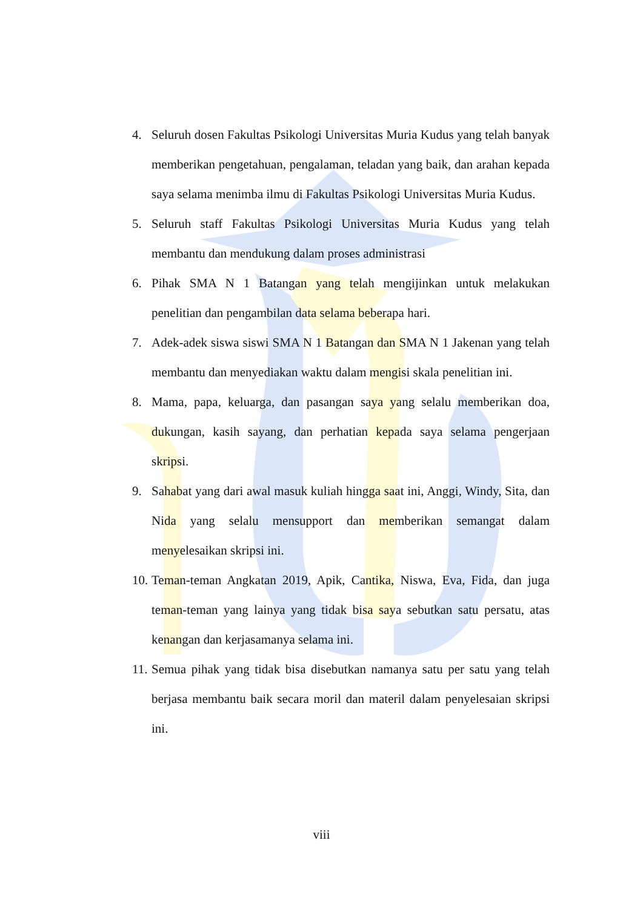4. Seluruh dosen Fakultas Psikologi Universitas Muria Kudus yang telah banyak memberikan pengetahuan, pengalaman, teladan yang baik, dan arahan kepada saya selama menimba ilmu di Fakultas Psikologi Universitas Muria Kudus.
5. Seluruh staff Fakultas Psikologi Universitas Muria Kudus yang telah membantu dan mendukung dalam proses administrasi
6. Pihak SMA N 1 Batangan yang telah mengijinkan untuk melakukan penelitian dan pengambilan data selama beberapa hari.
7. Adek-adek siswa siswi SMA N 1 Batangan dan SMA N 1 Jakenan yang telah membantu dan menyediakan waktu dalam mengisi skala penelitian ini.
8. Mama, papa, keluarga, dan pasangan saya yang selalu memberikan doa, dukungan, kasih sayang, dan perhatian kepada saya selama pengerjaan skripsi.
9. Sahabat yang dari awal masuk kuliah hingga saat ini, Anggi, Windy, Sita, dan Nida yang selalu mensupport dan memberikan semangat dalam menyelesaikan skripsi ini.
10. Teman-teman Angkatan 2019, Apik, Cantika, Niswa, Eva, Fida, dan juga teman-teman yang lainya yang tidak bisa saya sebutkan satu persatu, atas kenangan dan kerjasamanya selama ini.
11. Semua pihak yang tidak bisa disebutkan namanya satu per satu yang telah berjasa membantu baik secara moril dan materil dalam penyelesaian skripsi ini.
viii